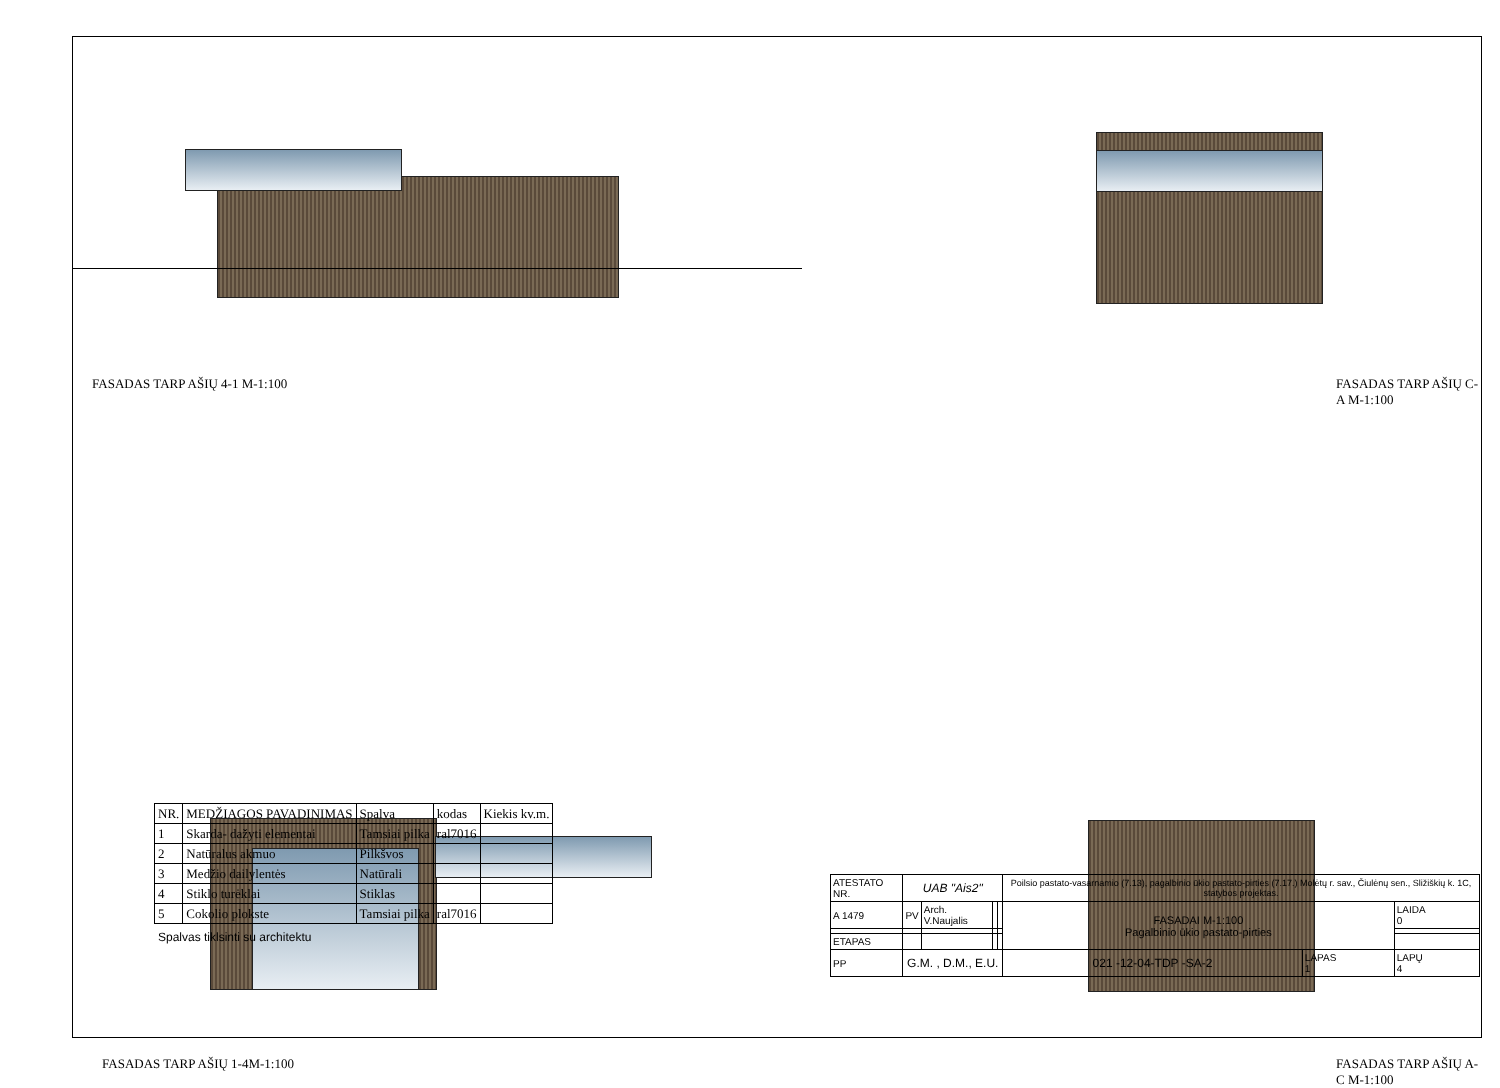FASADAS TARP AŠIŲ 4-1 M-1:100
FASADAS TARP AŠIŲ C-A M-1:100
FASADAS TARP AŠIŲ 1-4M-1:100
FASADAS TARP AŠIŲ A-C M-1:100
| NR. | MEDŽIAGOS PAVADINIMAS | Spalva | kodas | Kiekis kv.m. |
| --- | --- | --- | --- | --- |
| 1 | Skarda- dažyti elementai | Tamsiai pilka | ral7016 | |
| 2 | Natūralus akmuo | Pilkšvos | | |
| 3 | Medžio dailylentės | Natūrali | | |
| 4 | Stiklo turėklai | Stiklas | | |
| 5 | Cokolio plokste | Tamsiai pilka | ral7016 | |
Spalvas tiklsinti su architektu
| ATESTATO NR. | UAB "Ais2" | | | | Poilsio pastato-vasarnamio (7.13), pagalbinio ūkio pastato-pirties (7.17.) Molėtų r. sav., Čiulėnų sen., Sližiškių k. 1C, statybos projektas. | | |
| A 1479 | PV | Arch. V.Naujalis | | | FASADAI M-1:100 Pagalbinio ūkio pastato-pirties | | LAIDA 0 |
| ETAPAS | | | | | | | |
| PP | G.M. , D.M., E.U. | | | | 021 -12-04-TDP -SA-2 | LAPAS 1 | LAPŲ 4 |